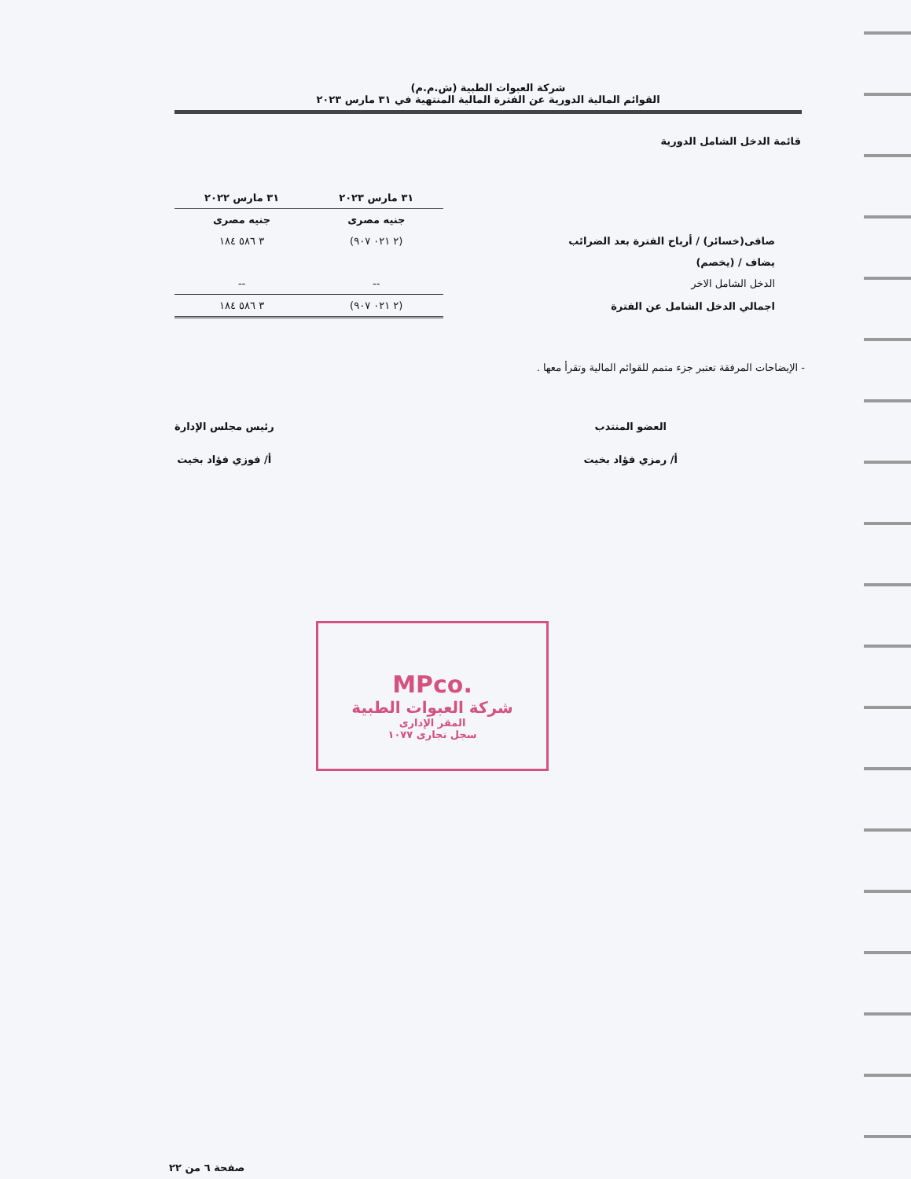شركة العبوات الطبية (ش.م.م)
القوائم المالية الدورية عن الفترة المالية المنتهية في ٣١ مارس ٢٠٢٣
قائمة الدخل الشامل الدورية
| | ٣١ مارس ٢٠٢٣ | ٣١ مارس ٢٠٢٢ |
| --- | --- | --- |
| | جنيه مصرى | جنيه مصرى |
| صافى(خسائر) / أرباح الفترة بعد الضرائب | (٢ ٠٢١ ٩٠٧) | ٣ ٥٨٦ ١٨٤ |
| يضاف / (يخصم) | | |
| الدخل الشامل الاخر | -- | -- |
| اجمالي الدخل الشامل عن الفترة | (٢ ٠٢١ ٩٠٧) | ٣ ٥٨٦ ١٨٤ |
- الإيضاحات المرفقة تعتبر جزء متمم للقوائم المالية وتقرأ معها .
العضو المنتدب
أ/ رمزي فؤاد بخيت
رئيس مجلس الإدارة
أ/ فوزي فؤاد بخيت
MPco.
شركة العبوات الطبية
المقر الإدارى
سجل تجارى ١٠٧٧
صفحة ٦ من ٢٢